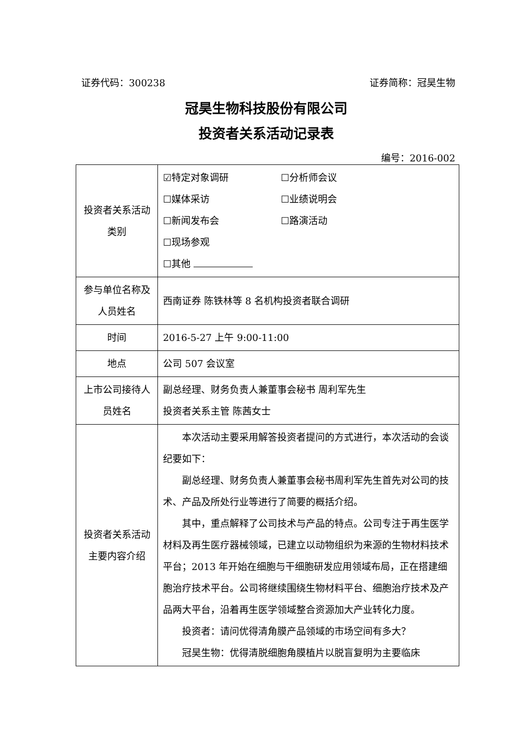证券代码：300238 证券简称：冠昊生物
冠昊生物科技股份有限公司
投资者关系活动记录表
编号：2016-002
| 投资者关系活动类别 | ☑特定对象调研 ☐分析师会议 ☐媒体采访 ☐业绩说明会 ☐新闻发布会 ☐路演活动 ☐现场参观 ☐其他 |
| 参与单位名称及人员姓名 | 西南证券 陈铁林等 8 名机构投资者联合调研 |
| 时间 | 2016-5-27 上午 9:00-11:00 |
| 地点 | 公司 507 会议室 |
| 上市公司接待人员姓名 | 副总经理、财务负责人兼董事会秘书 周利军先生 投资者关系主管 陈茜女士 |
| 投资者关系活动主要内容介绍 | 本次活动主要采用解答投资者提问的方式进行，本次活动的会谈纪要如下： 副总经理、财务负责人兼董事会秘书周利军先生首先对公司的技术、产品及所处行业等进行了简要的概括介绍。 其中，重点解释了公司技术与产品的特点。公司专注于再生医学材料及再生医疗器械领域，已建立以动物组织为来源的生物材料技术平台；2013 年开始在细胞与干细胞研发应用领域布局，正在搭建细胞治疗技术平台。公司将继续围绕生物材料平台、细胞治疗技术及产品两大平台，沿着再生医学领域整合资源加大产业转化力度。 投资者：请问优得清角膜产品领域的市场空间有多大？ 冠昊生物：优得清脱细胞角膜植片以脱盲复明为主要临床 |